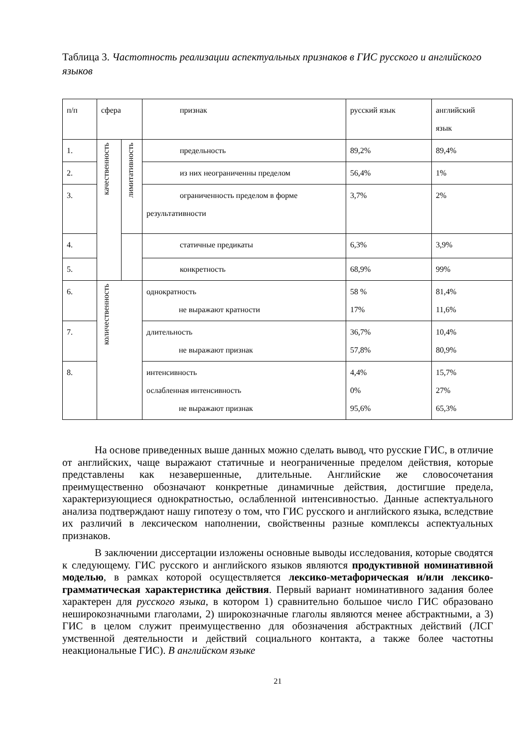Таблица 3. Частотность реализации аспектуальных признаков в ГИС русского и английского языков
| п/п | сфера | | признак | русский язык | английский язык |
| 1. | качественность | лимитативность | предельность | 89,2% | 89,4% |
| 2. | | | из них неограниченны пределом | 56,4% | 1% |
| 3. | | | ограниченность пределом в форме результативности | 3,7% | 2% |
| 4. | | | статичные предикаты | 6,3% | 3,9% |
| 5. | | | конкретность | 68,9% | 99% |
| 6. | количественность | | однократность не выражают кратности | 58 % 17% | 81,4% 11,6% |
| 7. | | | длительность не выражают признак | 36,7% 57,8% | 10,4% 80,9% |
| 8. | | | интенсивность ослабленная интенсивность не выражают признак | 4,4% 0% 95,6% | 15,7% 27% 65,3% |
На основе приведенных выше данных можно сделать вывод, что русские ГИС, в отличие от английских, чаще выражают статичные и неограниченные пределом действия, которые представлены как незавершенные, длительные. Английские же словосочетания преимущественно обозначают конкретные динамичные действия, достигшие предела, характеризующиеся однократностью, ослабленной интенсивностью. Данные аспектуального анализа подтверждают нашу гипотезу о том, что ГИС русского и английского языка, вследствие их различий в лексическом наполнении, свойственны разные комплексы аспектуальных признаков.
В заключении диссертации изложены основные выводы исследования, которые сводятся к следующему. ГИС русского и английского языков являются продуктивной номинативной моделью, в рамках которой осуществляется лексико-метафорическая и/или лексико-грамматическая характеристика действия. Первый вариант номинативного задания более характерен для русского языка, в котором 1) сравнительно большое число ГИС образовано неширокозначными глаголами, 2) широкозначные глаголы являются менее абстрактными, а 3) ГИС в целом служит преимущественно для обозначения абстрактных действий (ЛСГ умственной деятельности и действий социального контакта, а также более частотны неакциональные ГИС). В английском языке
21